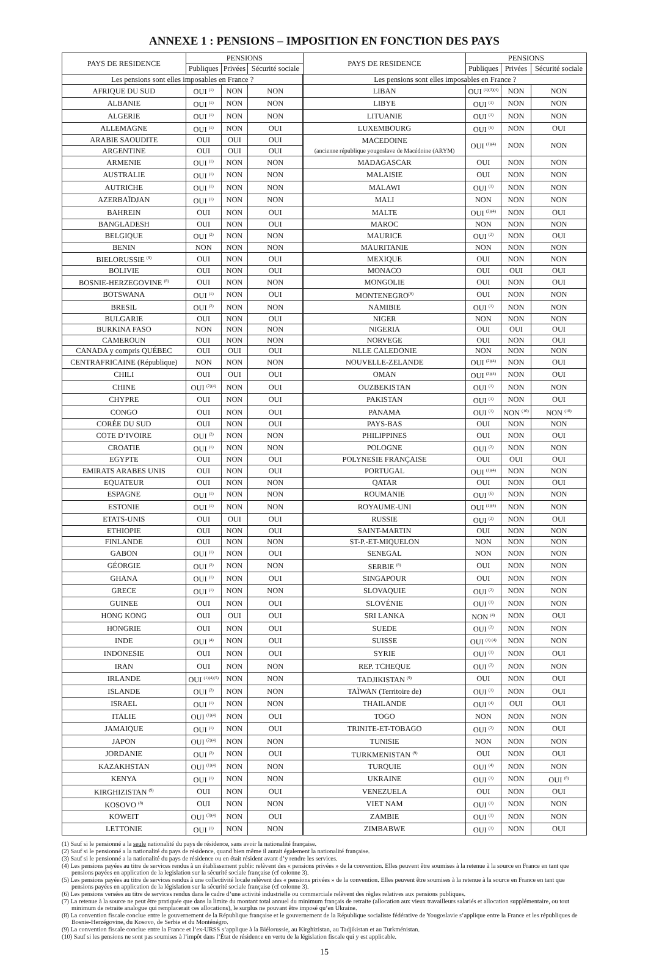ANNEXE 1 : PENSIONS – IMPOSITION EN FONCTION DES PAYS
| PAYS DE RESIDENCE | PENSIONS | | | PAYS DE RESIDENCE | PENSIONS | | |
| --- | --- | --- | --- | --- | --- | --- | --- |
| | Publiques | Privées | Sécurité sociale | | Publiques | Privées | Sécurité sociale |
| Les pensions sont elles imposables en France ? | | | | Les pensions sont elles imposables en France ? | | | |
| AFRIQUE DU SUD | OUI <sup>(1)</sup> | NON | NON | LIBAN | OUI <sup>(1)(3)(4)</sup> | NON | NON |
| ALBANIE | OUI <sup>(1)</sup> | NON | NON | LIBYE | OUI <sup>(1)</sup> | NON | NON |
| ALGERIE | OUI <sup>(1)</sup> | NON | NON | LITUANIE | OUI <sup>(1)</sup> | NON | NON |
| ALLEMAGNE | OUI <sup>(1)</sup> | NON | OUI | LUXEMBOURG | OUI <sup>(6)</sup> | NON | OUI |
| ARABIE SAOUDITE | OUI | OUI | OUI | MACEDOINE (ancienne république yougoslave de Macédoine (ARYM) | OUI <sup>(1)(4)</sup> | NON | NON |
| ARGENTINE | OUI | OUI | OUI | | | | |
| ARMENIE | OUI <sup>(1)</sup> | NON | NON | MADAGASCAR | OUI | NON | NON |
| AUSTRALIE | OUI <sup>(1)</sup> | NON | NON | MALAISIE | OUI | NON | NON |
| AUTRICHE | OUI <sup>(1)</sup> | NON | NON | MALAWI | OUI <sup>(1)</sup> | NON | NON |
| AZERBAÏDJAN | OUI <sup>(1)</sup> | NON | NON | MALI | NON | NON | NON |
| BAHREIN | OUI | NON | OUI | MALTE | OUI <sup>(2)(4)</sup> | NON | OUI |
| BANGLADESH | OUI | NON | OUI | MAROC | NON | NON | NON |
| BELGIQUE | OUI <sup>(2)</sup> | NON | NON | MAURICE | OUI <sup>(2)</sup> | NON | OUI |
| BENIN | NON | NON | NON | MAURITANIE | NON | NON | NON |
| BIELORUSSIE <sup>(9)</sup> | OUI | NON | OUI | MEXIQUE | OUI | NON | NON |
| BOLIVIE | OUI | NON | OUI | MONACO | OUI | OUI | OUI |
| BOSNIE-HERZEGOVINE <sup>(8)</sup> | OUI | NON | NON | MONGOLIE | OUI | NON | OUI |
| BOTSWANA | OUI <sup>(1)</sup> | NON | OUI | MONTENEGRO<sup>(8)</sup> | OUI | NON | NON |
| BRESIL | OUI <sup>(2)</sup> | NON | NON | NAMIBIE | OUI <sup>(1)</sup> | NON | NON |
| BULGARIE | OUI | NON | OUI | NIGER | NON | NON | NON |
| BURKINA FASO | NON | NON | NON | NIGERIA | OUI | OUI | OUI |
| CAMEROUN | OUI | NON | NON | NORVEGE | OUI | NON | OUI |
| CANADA y compris QUÉBEC | OUI | OUI | OUI | NLLE CALEDONIE | NON | NON | NON |
| CENTRAFRICAINE (République) | NON | NON | NON | NOUVELLE-ZELANDE | OUI <sup>(2)(4)</sup> | NON | OUI |
| CHILI | OUI | OUI | OUI | OMAN | OUI <sup>(3)(4)</sup> | NON | OUI |
| CHINE | OUI <sup>(2)(4)</sup> | NON | OUI | OUZBEKISTAN | OUI <sup>(1)</sup> | NON | NON |
| CHYPRE | OUI | NON | OUI | PAKISTAN | OUI <sup>(1)</sup> | NON | OUI |
| CONGO | OUI | NON | OUI | PANAMA | OUI <sup>(1)</sup> | NON <sup>(10)</sup> | NON <sup>(10)</sup> |
| CORÉE DU SUD | OUI | NON | OUI | PAYS-BAS | OUI | NON | NON |
| COTE D’IVOIRE | OUI <sup>(2)</sup> | NON | NON | PHILIPPINES | OUI | NON | OUI |
| CROATIE | OUI <sup>(1)</sup> | NON | NON | POLOGNE | OUI <sup>(2)</sup> | NON | NON |
| EGYPTE | OUI | NON | OUI | POLYNESIE FRANÇAISE | OUI | OUI | OUI |
| EMIRATS ARABES UNIS | OUI | NON | OUI | PORTUGAL | OUI <sup>(1)(4)</sup> | NON | NON |
| EQUATEUR | OUI | NON | NON | QATAR | OUI | NON | OUI |
| ESPAGNE | OUI <sup>(1)</sup> | NON | NON | ROUMANIE | OUI <sup>(6)</sup> | NON | NON |
| ESTONIE | OUI <sup>(1)</sup> | NON | NON | ROYAUME-UNI | OUI <sup>(1)(4)</sup> | NON | NON |
| ETATS-UNIS | OUI | OUI | OUI | RUSSIE | OUI <sup>(2)</sup> | NON | OUI |
| ETHIOPIE | OUI | NON | OUI | SAINT-MARTIN | OUI | NON | NON |
| FINLANDE | OUI | NON | NON | ST-P.-ET-MIQUELON | NON | NON | NON |
| GABON | OUI <sup>(1)</sup> | NON | OUI | SENEGAL | NON | NON | NON |
| GÉORGIE | OUI <sup>(2)</sup> | NON | NON | SERBIE <sup>(8)</sup> | OUI | NON | NON |
| GHANA | OUI <sup>(1)</sup> | NON | OUI | SINGAPOUR | OUI | NON | NON |
| GRECE | OUI <sup>(1)</sup> | NON | NON | SLOVAQUIE | OUI <sup>(2)</sup> | NON | NON |
| GUINEE | OUI | NON | OUI | SLOVÉNIE | OUI <sup>(1)</sup> | NON | NON |
| HONG KONG | OUI | OUI | OUI | SRI LANKA | NON <sup>(4)</sup> | NON | OUI |
| HONGRIE | OUI | NON | OUI | SUEDE | OUI <sup>(2)</sup> | NON | NON |
| INDE | OUI <sup>(4)</sup> | NON | OUI | SUISSE | OUI <sup>(1) (4)</sup> | NON | NON |
| INDONESIE | OUI | NON | OUI | SYRIE | OUI <sup>(1)</sup> | NON | OUI |
| IRAN | OUI | NON | NON | REP. TCHEQUE | OUI <sup>(2)</sup> | NON | NON |
| IRLANDE | OUI <sup>(1)(4)(5)</sup> | NON | NON | TADJIKISTAN <sup>(9)</sup> | OUI | NON | OUI |
| ISLANDE | OUI <sup>(2)</sup> | NON | NON | TAÏWAN (Territoire de) | OUI <sup>(1)</sup> | NON | OUI |
| ISRAEL | OUI <sup>(1)</sup> | NON | NON | THAILANDE | OUI <sup>(4)</sup> | OUI | OUI |
| ITALIE | OUI <sup>(1)(4)</sup> | NON | OUI | TOGO | NON | NON | NON |
| JAMAIQUE | OUI <sup>(1)</sup> | NON | OUI | TRINITE-ET-TOBAGO | OUI <sup>(2)</sup> | NON | OUI |
| JAPON | OUI <sup>(2)(4)</sup> | NON | NON | TUNISIE | NON | NON | NON |
| JORDANIE | OUI <sup>(2)</sup> | NON | OUI | TURKMENISTAN <sup>(9)</sup> | OUI | NON | OUI |
| KAZAKHSTAN | OUI <sup>(1)(4)</sup> | NON | NON | TURQUIE | OUI <sup>(4)</sup> | NON | NON |
| KENYA | OUI <sup>(1)</sup> | NON | NON | UKRAINE | OUI <sup>(1)</sup> | NON | OUI <sup>(8)</sup> |
| KIRGHIZISTAN <sup>(9)</sup> | OUI | NON | OUI | VENEZUELA | OUI | NON | OUI |
| KOSOVO <sup>(8)</sup> | OUI | NON | NON | VIET NAM | OUI <sup>(1)</sup> | NON | NON |
| KOWEIT | OUI <sup>(3)(4)</sup> | NON | OUI | ZAMBIE | OUI <sup>(1)</sup> | NON | NON |
| LETTONIE | OUI <sup>(1)</sup> | NON | NON | ZIMBABWE | OUI <sup>(1)</sup> | NON | OUI |
(1) Sauf si le pensionné a la seule nationalité du pays de résidence, sans avoir la nationalité française.
(2) Sauf si le pensionné a la nationalité du pays de résidence, quand bien même il aurait également la nationalité française.
(3) Sauf si le pensionné a la nationalité du pays de résidence ou en était résident avant d’y rendre les services.
(4) Les pensions payées au titre de services rendus à un établissement public relèvent des « pensions privées » de la convention. Elles peuvent être soumises à la retenue à la source en France en tant que pensions payées en application de la legislation sur la sécurité sociale française (cf colonne 3).
(5) Les pensions payées au titre de services rendus à une collectivité locale relèvent des « pensions privées » de la convention. Elles peuvent être soumises à la retenue à la source en France en tant que pensions payées en application de la législation sur la sécurité sociale française (cf colonne 3).
(6) Les pensions versées au titre de services rendus dans le cadre d’une activité industrielle ou commerciale relèvent des règles relatives aux pensions publiques.
(7) La retenue à la source ne peut être pratiquée que dans la limite du montant total annuel du minimum français de retraite (allocation aux vieux travailleurs salariés et allocation supplémentaire, ou tout minimum de retraite analogue qui remplacerait ces allocations), le surplus ne pouvant être imposé qu’en Ukraine.
(8) La convention fiscale conclue entre le gouvernement de la République française et le gouvernement de la République socialiste fédérative de Yougoslavie s’applique entre la France et les républiques de Bosnie-Herzégovine, du Kosovo, de Serbie et du Monténégro.
(9) La convention fiscale conclue entre la France et l’ex-URSS s’applique à la Biélorussie, au Kirghizistan, au Tadjikistan et au Turkménistan.
(10) Sauf si les pensions ne sont pas soumises à l’impôt dans l’État de résidence en vertu de la législation fiscale qui y est applicable.
15